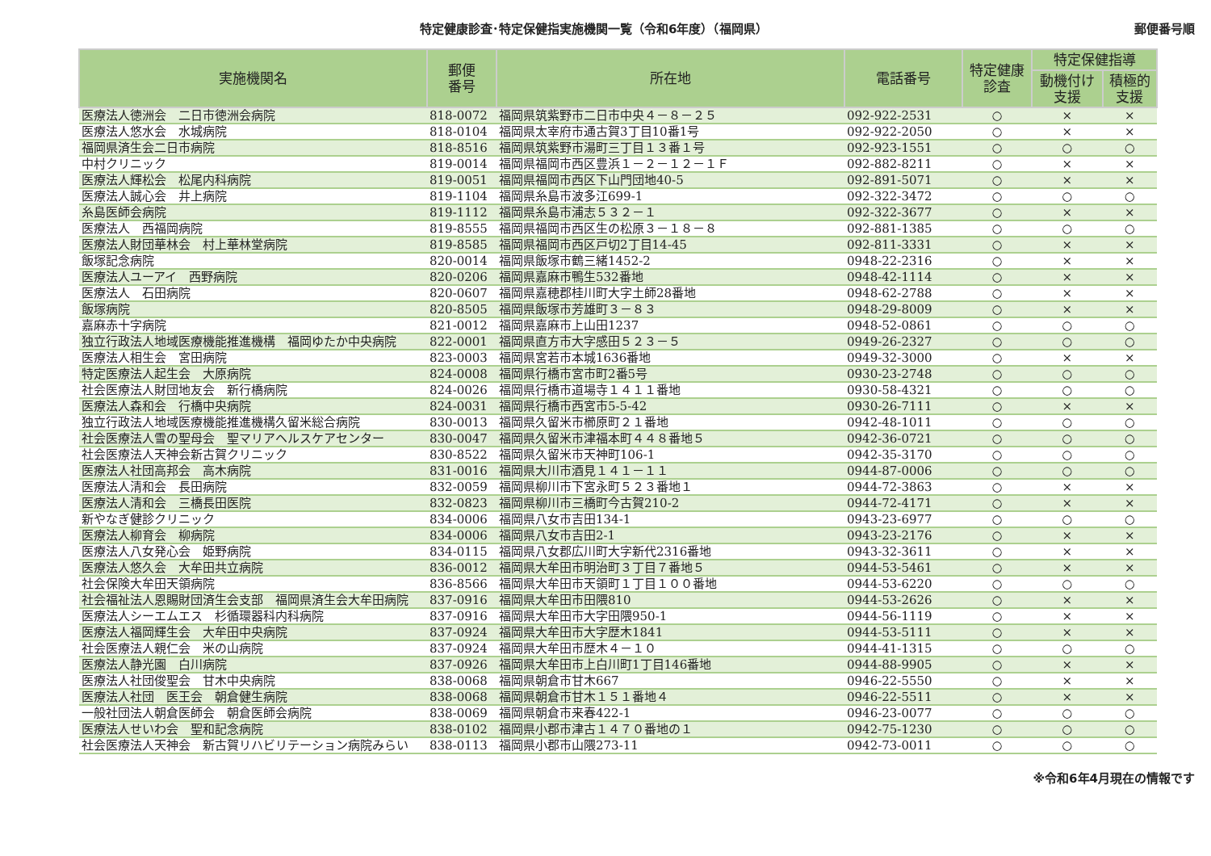特定健康診査･特定保健指実施機関一覧（令和6年度）（福岡県） 郵便番号順
| 実施機関名 | 郵便 番号 | 所在地 | 電話番号 | 特定健康 診査 | 特定保健指導 | |
| --- | --- | --- | --- | --- | --- | --- |
| | | | | | 動機付け 支援 | 積極的 支援 |
| 医療法人徳洲会 二日市徳洲会病院 | 818-0072 | 福岡県筑紫野市二日市中央４－８－２５ | 092-922-2531 | ○ | × | × |
| 医療法人悠水会 水城病院 | 818-0104 | 福岡県太宰府市通古賀3丁目10番1号 | 092-922-2050 | ○ | × | × |
| 福岡県済生会二日市病院 | 818-8516 | 福岡県筑紫野市湯町三丁目１３番１号 | 092-923-1551 | ○ | ○ | ○ |
| 中村クリニック | 819-0014 | 福岡県福岡市西区豊浜１－２－１２－１Ｆ | 092-882-8211 | ○ | × | × |
| 医療法人輝松会 松尾内科病院 | 819-0051 | 福岡県福岡市西区下山門団地40-5 | 092-891-5071 | ○ | × | × |
| 医療法人誠心会 井上病院 | 819-1104 | 福岡県糸島市波多江699-1 | 092-322-3472 | ○ | ○ | ○ |
| 糸島医師会病院 | 819-1112 | 福岡県糸島市浦志５３２－１ | 092-322-3677 | ○ | × | × |
| 医療法人 西福岡病院 | 819-8555 | 福岡県福岡市西区生の松原３－１８－８ | 092-881-1385 | ○ | ○ | ○ |
| 医療法人財団華林会 村上華林堂病院 | 819-8585 | 福岡県福岡市西区戸切2丁目14-45 | 092-811-3331 | ○ | × | × |
| 飯塚記念病院 | 820-0014 | 福岡県飯塚市鶴三緒1452-2 | 0948-22-2316 | ○ | × | × |
| 医療法人ユーアイ 西野病院 | 820-0206 | 福岡県嘉麻市鴨生532番地 | 0948-42-1114 | ○ | × | × |
| 医療法人 石田病院 | 820-0607 | 福岡県嘉穂郡桂川町大字土師28番地 | 0948-62-2788 | ○ | × | × |
| 飯塚病院 | 820-8505 | 福岡県飯塚市芳雄町３－８３ | 0948-29-8009 | ○ | × | × |
| 嘉麻赤十字病院 | 821-0012 | 福岡県嘉麻市上山田1237 | 0948-52-0861 | ○ | ○ | ○ |
| 独立行政法人地域医療機能推進機構 福岡ゆたか中央病院 | 822-0001 | 福岡県直方市大字感田５２３－５ | 0949-26-2327 | ○ | ○ | ○ |
| 医療法人相生会 宮田病院 | 823-0003 | 福岡県宮若市本城1636番地 | 0949-32-3000 | ○ | × | × |
| 特定医療法人起生会 大原病院 | 824-0008 | 福岡県行橋市宮市町2番5号 | 0930-23-2748 | ○ | ○ | ○ |
| 社会医療法人財団地友会 新行橋病院 | 824-0026 | 福岡県行橋市道場寺１４１１番地 | 0930-58-4321 | ○ | ○ | ○ |
| 医療法人森和会 行橋中央病院 | 824-0031 | 福岡県行橋市西宮市5-5-42 | 0930-26-7111 | ○ | × | × |
| 独立行政法人地域医療機能推進機構久留米総合病院 | 830-0013 | 福岡県久留米市櫛原町２１番地 | 0942-48-1011 | ○ | ○ | ○ |
| 社会医療法人雪の聖母会 聖マリアヘルスケアセンター | 830-0047 | 福岡県久留米市津福本町４４８番地５ | 0942-36-0721 | ○ | ○ | ○ |
| 社会医療法人天神会新古賀クリニック | 830-8522 | 福岡県久留米市天神町106-1 | 0942-35-3170 | ○ | ○ | ○ |
| 医療法人社団高邦会 高木病院 | 831-0016 | 福岡県大川市酒見１４１－１１ | 0944-87-0006 | ○ | ○ | ○ |
| 医療法人清和会 長田病院 | 832-0059 | 福岡県柳川市下宮永町５２３番地１ | 0944-72-3863 | ○ | × | × |
| 医療法人清和会 三橋長田医院 | 832-0823 | 福岡県柳川市三橋町今古賀210-2 | 0944-72-4171 | ○ | × | × |
| 新やなぎ健診クリニック | 834-0006 | 福岡県八女市吉田134-1 | 0943-23-6977 | ○ | ○ | ○ |
| 医療法人柳育会 柳病院 | 834-0006 | 福岡県八女市吉田2-1 | 0943-23-2176 | ○ | × | × |
| 医療法人八女発心会 姫野病院 | 834-0115 | 福岡県八女郡広川町大字新代2316番地 | 0943-32-3611 | ○ | × | × |
| 医療法人悠久会 大牟田共立病院 | 836-0012 | 福岡県大牟田市明治町３丁目７番地５ | 0944-53-5461 | ○ | × | × |
| 社会保険大牟田天領病院 | 836-8566 | 福岡県大牟田市天領町１丁目１００番地 | 0944-53-6220 | ○ | ○ | ○ |
| 社会福祉法人恩賜財団済生会支部 福岡県済生会大牟田病院 | 837-0916 | 福岡県大牟田市田隈810 | 0944-53-2626 | ○ | × | × |
| 医療法人シーエムエス 杉循環器科内科病院 | 837-0916 | 福岡県大牟田市大字田隈950-1 | 0944-56-1119 | ○ | × | × |
| 医療法人福岡輝生会 大牟田中央病院 | 837-0924 | 福岡県大牟田市大字歴木1841 | 0944-53-5111 | ○ | × | × |
| 社会医療法人親仁会 米の山病院 | 837-0924 | 福岡県大牟田市歴木４－１０ | 0944-41-1315 | ○ | ○ | ○ |
| 医療法人静光園 白川病院 | 837-0926 | 福岡県大牟田市上白川町1丁目146番地 | 0944-88-9905 | ○ | × | × |
| 医療法人社団俊聖会 甘木中央病院 | 838-0068 | 福岡県朝倉市甘木667 | 0946-22-5550 | ○ | × | × |
| 医療法人社団 医王会 朝倉健生病院 | 838-0068 | 福岡県朝倉市甘木１５１番地４ | 0946-22-5511 | ○ | × | × |
| 一般社団法人朝倉医師会 朝倉医師会病院 | 838-0069 | 福岡県朝倉市来春422-1 | 0946-23-0077 | ○ | ○ | ○ |
| 医療法人せいわ会 聖和記念病院 | 838-0102 | 福岡県小郡市津古１４７０番地の１ | 0942-75-1230 | ○ | ○ | ○ |
| 社会医療法人天神会 新古賀リハビリテーション病院みらい | 838-0113 | 福岡県小郡市山隈273-11 | 0942-73-0011 | ○ | ○ | ○ |
※令和6年4月現在の情報です